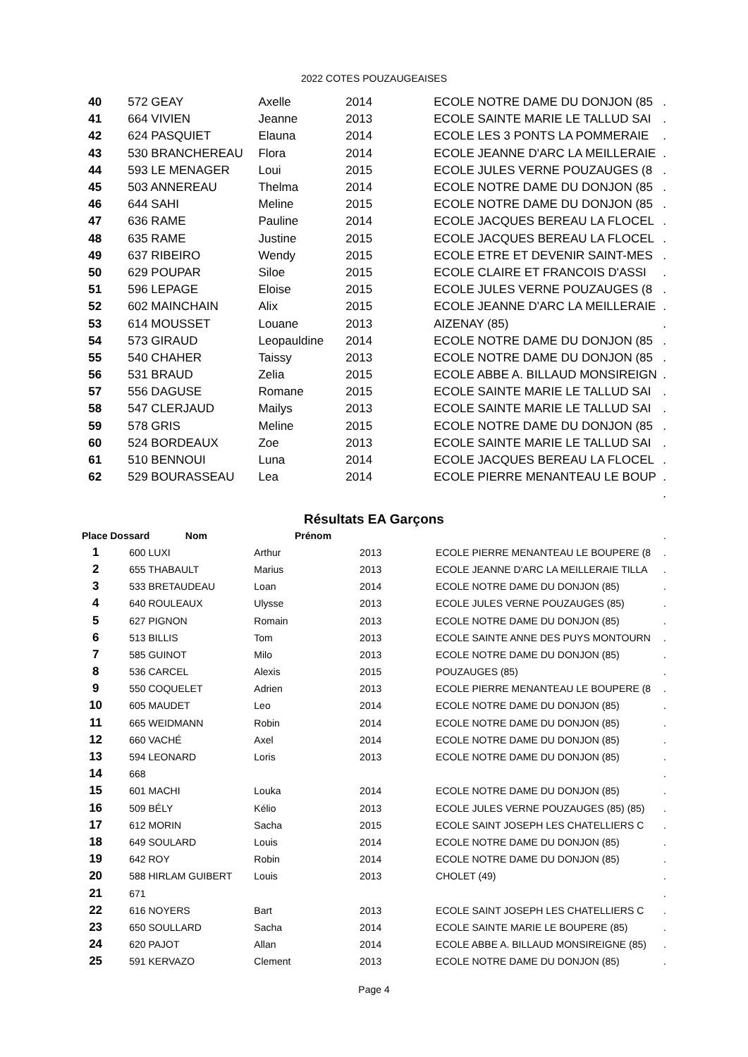2022 COTES POUZAUGEAISES
| 40 | 572 GEAY | Axelle | 2014 | ECOLE NOTRE DAME DU DONJON (85 | . |
| 41 | 664 VIVIEN | Jeanne | 2013 | ECOLE SAINTE MARIE LE TALLUD SAI | . |
| 42 | 624 PASQUIET | Elauna | 2014 | ECOLE LES 3 PONTS LA POMMERAIE | . |
| 43 | 530 BRANCHEREAU | Flora | 2014 | ECOLE JEANNE D'ARC LA MEILLERAIE | . |
| 44 | 593 LE MENAGER | Loui | 2015 | ECOLE JULES VERNE POUZAUGES (8 | . |
| 45 | 503 ANNEREAU | Thelma | 2014 | ECOLE NOTRE DAME DU DONJON (85 | . |
| 46 | 644 SAHI | Meline | 2015 | ECOLE NOTRE DAME DU DONJON (85 | . |
| 47 | 636 RAME | Pauline | 2014 | ECOLE JACQUES BEREAU LA FLOCEL | . |
| 48 | 635 RAME | Justine | 2015 | ECOLE JACQUES BEREAU LA FLOCEL | . |
| 49 | 637 RIBEIRO | Wendy | 2015 | ECOLE ETRE ET DEVENIR SAINT-MES | . |
| 50 | 629 POUPAR | Siloe | 2015 | ECOLE CLAIRE ET FRANCOIS D'ASSI | . |
| 51 | 596 LEPAGE | Eloise | 2015 | ECOLE JULES VERNE POUZAUGES (8 | . |
| 52 | 602 MAINCHAIN | Alix | 2015 | ECOLE JEANNE D'ARC LA MEILLERAIE | . |
| 53 | 614 MOUSSET | Louane | 2013 | AIZENAY (85) | . |
| 54 | 573 GIRAUD | Leopauldine | 2014 | ECOLE NOTRE DAME DU DONJON (85 | . |
| 55 | 540 CHAHER | Taissy | 2013 | ECOLE NOTRE DAME DU DONJON (85 | . |
| 56 | 531 BRAUD | Zelia | 2015 | ECOLE ABBE A. BILLAUD MONSIREIGN | . |
| 57 | 556 DAGUSE | Romane | 2015 | ECOLE SAINTE MARIE LE TALLUD SAI | . |
| 58 | 547 CLERJAUD | Mailys | 2013 | ECOLE SAINTE MARIE LE TALLUD SAI | . |
| 59 | 578 GRIS | Meline | 2015 | ECOLE NOTRE DAME DU DONJON (85 | . |
| 60 | 524 BORDEAUX | Zoe | 2013 | ECOLE SAINTE MARIE LE TALLUD SAI | . |
| 61 | 510 BENNOUI | Luna | 2014 | ECOLE JACQUES BEREAU LA FLOCEL | . |
| 62 | 529 BOURASSEAU | Lea | 2014 | ECOLE PIERRE MENANTEAU LE BOUP | . |
| | | | | | . |
Résultats EA Garçons
| Place | Dossard Nom | Prénom | | | . |
| 1 | 600 LUXI | Arthur | 2013 | ECOLE PIERRE MENANTEAU LE BOUPERE (8 | . |
| 2 | 655 THABAULT | Marius | 2013 | ECOLE JEANNE D'ARC LA MEILLERAIE TILLA | . |
| 3 | 533 BRETAUDEAU | Loan | 2014 | ECOLE NOTRE DAME DU DONJON (85) | . |
| 4 | 640 ROULEAUX | Ulysse | 2013 | ECOLE JULES VERNE POUZAUGES (85) | . |
| 5 | 627 PIGNON | Romain | 2013 | ECOLE NOTRE DAME DU DONJON (85) | . |
| 6 | 513 BILLIS | Tom | 2013 | ECOLE SAINTE ANNE DES PUYS MONTOURN | . |
| 7 | 585 GUINOT | Milo | 2013 | ECOLE NOTRE DAME DU DONJON (85) | . |
| 8 | 536 CARCEL | Alexis | 2015 | POUZAUGES (85) | . |
| 9 | 550 COQUELET | Adrien | 2013 | ECOLE PIERRE MENANTEAU LE BOUPERE (8 | . |
| 10 | 605 MAUDET | Leo | 2014 | ECOLE NOTRE DAME DU DONJON (85) | . |
| 11 | 665 WEIDMANN | Robin | 2014 | ECOLE NOTRE DAME DU DONJON (85) | . |
| 12 | 660 VACHÉ | Axel | 2014 | ECOLE NOTRE DAME DU DONJON (85) | . |
| 13 | 594 LEONARD | Loris | 2013 | ECOLE NOTRE DAME DU DONJON (85) | . |
| 14 | 668 | | | | . |
| 15 | 601 MACHI | Louka | 2014 | ECOLE NOTRE DAME DU DONJON (85) | . |
| 16 | 509 BÉLY | Kélio | 2013 | ECOLE JULES VERNE POUZAUGES (85) (85) | . |
| 17 | 612 MORIN | Sacha | 2015 | ECOLE SAINT JOSEPH LES CHATELLIERS C | . |
| 18 | 649 SOULARD | Louis | 2014 | ECOLE NOTRE DAME DU DONJON (85) | . |
| 19 | 642 ROY | Robin | 2014 | ECOLE NOTRE DAME DU DONJON (85) | . |
| 20 | 588 HIRLAM GUIBERT | Louis | 2013 | CHOLET (49) | . |
| 21 | 671 | | | | . |
| 22 | 616 NOYERS | Bart | 2013 | ECOLE SAINT JOSEPH LES CHATELLIERS C | . |
| 23 | 650 SOULLARD | Sacha | 2014 | ECOLE SAINTE MARIE LE BOUPERE (85) | . |
| 24 | 620 PAJOT | Allan | 2014 | ECOLE ABBE A. BILLAUD MONSIREIGNE (85) | . |
| 25 | 591 KERVAZO | Clement | 2013 | ECOLE NOTRE DAME DU DONJON (85) | . |
Page 4